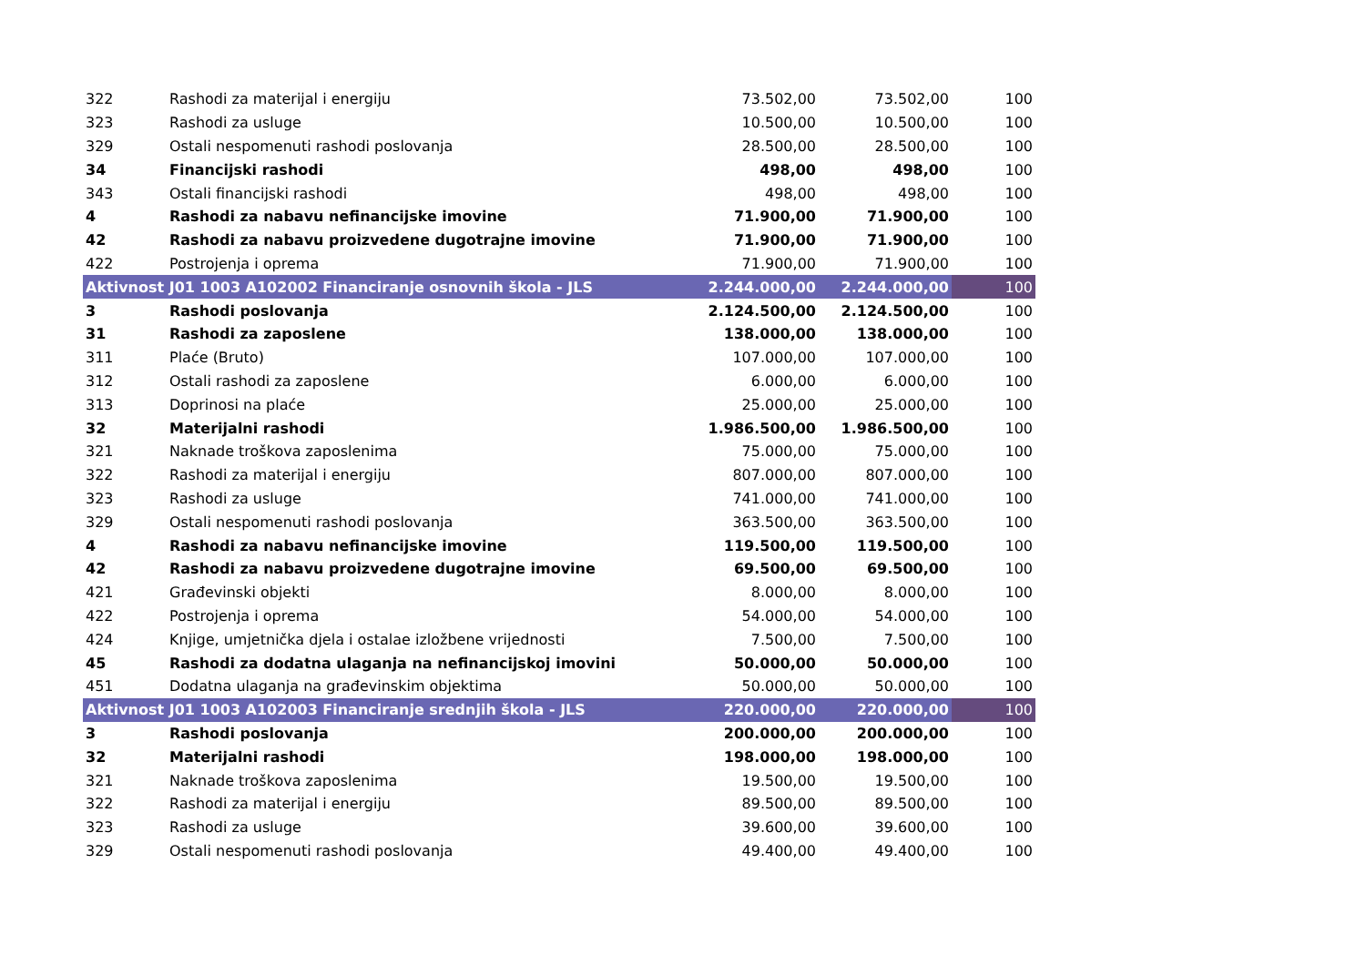| 322 | Rashodi za materijal i energiju | 73.502,00 | 73.502,00 | 100 |
| 323 | Rashodi za usluge | 10.500,00 | 10.500,00 | 100 |
| 329 | Ostali nespomenuti rashodi poslovanja | 28.500,00 | 28.500,00 | 100 |
| 34 | Financijski rashodi | 498,00 | 498,00 | 100 |
| 343 | Ostali financijski rashodi | 498,00 | 498,00 | 100 |
| 4 | Rashodi za nabavu nefinancijske imovine | 71.900,00 | 71.900,00 | 100 |
| 42 | Rashodi za nabavu proizvedene dugotrajne imovine | 71.900,00 | 71.900,00 | 100 |
| 422 | Postrojenja i oprema | 71.900,00 | 71.900,00 | 100 |
| Aktivnost J01 1003 A102002 Financiranje osnovnih škola - JLS | | 2.244.000,00 | 2.244.000,00 | 100 |
| 3 | Rashodi poslovanja | 2.124.500,00 | 2.124.500,00 | 100 |
| 31 | Rashodi za zaposlene | 138.000,00 | 138.000,00 | 100 |
| 311 | Plaće (Bruto) | 107.000,00 | 107.000,00 | 100 |
| 312 | Ostali rashodi za zaposlene | 6.000,00 | 6.000,00 | 100 |
| 313 | Doprinosi na plaće | 25.000,00 | 25.000,00 | 100 |
| 32 | Materijalni rashodi | 1.986.500,00 | 1.986.500,00 | 100 |
| 321 | Naknade troškova zaposlenima | 75.000,00 | 75.000,00 | 100 |
| 322 | Rashodi za materijal i energiju | 807.000,00 | 807.000,00 | 100 |
| 323 | Rashodi za usluge | 741.000,00 | 741.000,00 | 100 |
| 329 | Ostali nespomenuti rashodi poslovanja | 363.500,00 | 363.500,00 | 100 |
| 4 | Rashodi za nabavu nefinancijske imovine | 119.500,00 | 119.500,00 | 100 |
| 42 | Rashodi za nabavu proizvedene dugotrajne imovine | 69.500,00 | 69.500,00 | 100 |
| 421 | Građevinski objekti | 8.000,00 | 8.000,00 | 100 |
| 422 | Postrojenja i oprema | 54.000,00 | 54.000,00 | 100 |
| 424 | Knjige, umjetnička djela i ostalae izložbene vrijednosti | 7.500,00 | 7.500,00 | 100 |
| 45 | Rashodi za dodatna ulaganja na nefinancijskoj imovini | 50.000,00 | 50.000,00 | 100 |
| 451 | Dodatna ulaganja na građevinskim objektima | 50.000,00 | 50.000,00 | 100 |
| Aktivnost J01 1003 A102003 Financiranje srednjih škola - JLS | | 220.000,00 | 220.000,00 | 100 |
| 3 | Rashodi poslovanja | 200.000,00 | 200.000,00 | 100 |
| 32 | Materijalni rashodi | 198.000,00 | 198.000,00 | 100 |
| 321 | Naknade troškova zaposlenima | 19.500,00 | 19.500,00 | 100 |
| 322 | Rashodi za materijal i energiju | 89.500,00 | 89.500,00 | 100 |
| 323 | Rashodi za usluge | 39.600,00 | 39.600,00 | 100 |
| 329 | Ostali nespomenuti rashodi poslovanja | 49.400,00 | 49.400,00 | 100 |